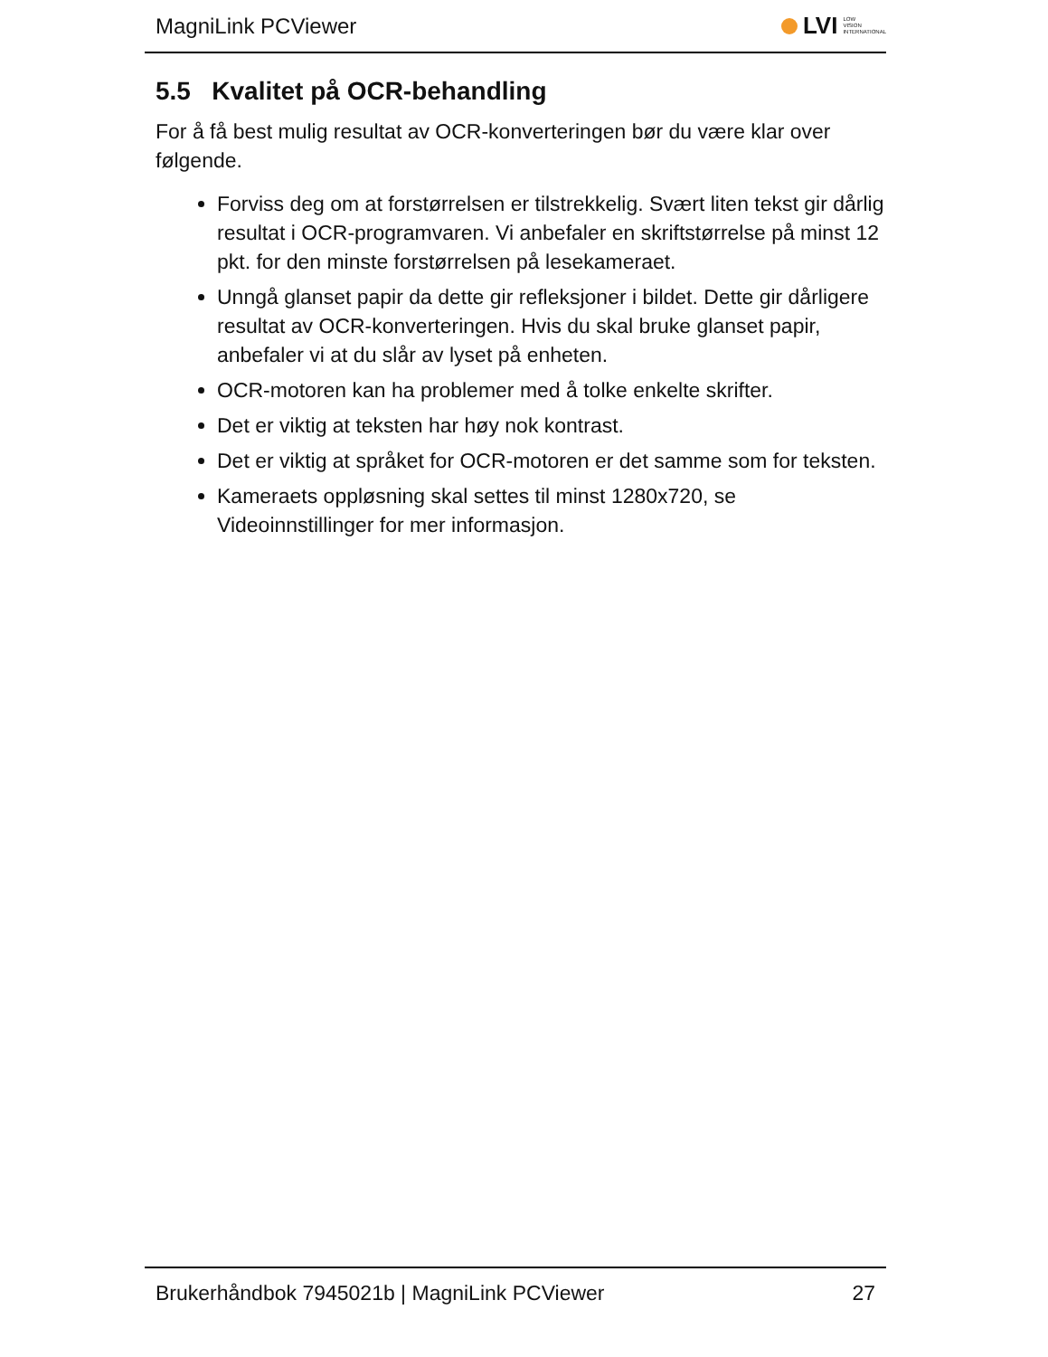MagniLink PCViewer
LVI
LOW
VISION
INTERNATIONAL
5.5 Kvalitet på OCR-behandling
For å få best mulig resultat av OCR-konverteringen bør du være klar over følgende.
Forviss deg om at forstørrelsen er tilstrekkelig. Svært liten tekst gir dårlig resultat i OCR-programvaren. Vi anbefaler en skriftstørrelse på minst 12 pkt. for den minste forstørrelsen på lesekameraet.
Unngå glanset papir da dette gir refleksjoner i bildet. Dette gir dårligere resultat av OCR-konverteringen. Hvis du skal bruke glanset papir, anbefaler vi at du slår av lyset på enheten.
OCR-motoren kan ha problemer med å tolke enkelte skrifter.
Det er viktig at teksten har høy nok kontrast.
Det er viktig at språket for OCR-motoren er det samme som for teksten.
Kameraets oppløsning skal settes til minst 1280x720, se Videoinnstillinger for mer informasjon.
Brukerhåndbok 7945021b | MagniLink PCViewer 27